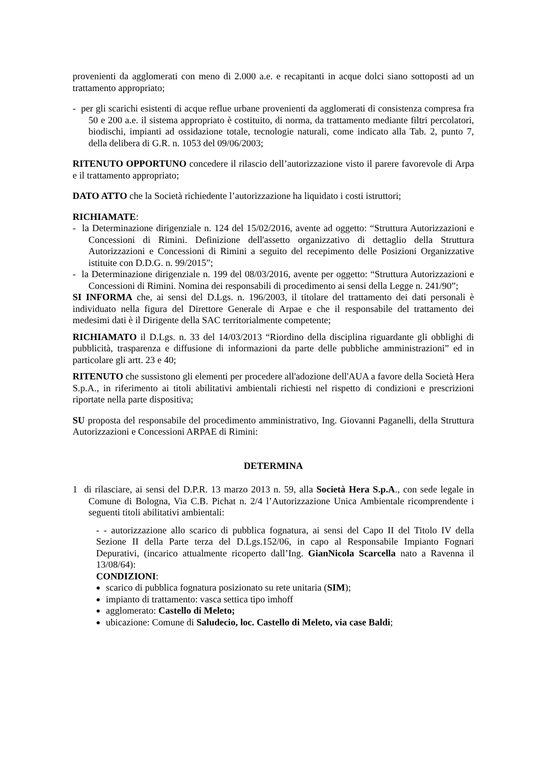provenienti da agglomerati con meno di 2.000 a.e. e recapitanti in acque dolci siano sottoposti ad un trattamento appropriato;
- per gli scarichi esistenti di acque reflue urbane provenienti da agglomerati di consistenza compresa fra 50 e 200 a.e. il sistema appropriato è costituito, di norma, da trattamento mediante filtri percolatori, biodischi, impianti ad ossidazione totale, tecnologie naturali, come indicato alla Tab. 2, punto 7, della delibera di G.R. n. 1053 del 09/06/2003;
RITENUTO OPPORTUNO concedere il rilascio dell’autorizzazione visto il parere favorevole di Arpa e il trattamento appropriato;
DATO ATTO che la Società richiedente l’autorizzazione ha liquidato i costi istruttori;
RICHIAMATE:
- la Determinazione dirigenziale n. 124 del 15/02/2016, avente ad oggetto: “Struttura Autorizzazioni e Concessioni di Rimini. Definizione dell'assetto organizzativo di dettaglio della Struttura Autorizzazioni e Concessioni di Rimini a seguito del recepimento delle Posizioni Organizzative istituite con D.D.G. n. 99/2015”;
- la Determinazione dirigenziale n. 199 del 08/03/2016, avente per oggetto: “Struttura Autorizzazioni e Concessioni di Rimini. Nomina dei responsabili di procedimento ai sensi della Legge n. 241/90”;
SI INFORMA che, ai sensi del D.Lgs. n. 196/2003, il titolare del trattamento dei dati personali è individuato nella figura del Direttore Generale di Arpae e che il responsabile del trattamento dei medesimi dati è il Dirigente della SAC territorialmente competente;
RICHIAMATO il D.Lgs. n. 33 del 14/03/2013 “Riordino della disciplina riguardante gli obblighi di pubblicità, trasparenza e diffusione di informazioni da parte delle pubbliche amministrazioni” ed in particolare gli artt. 23 e 40;
RITENUTO che sussistono gli elementi per procedere all'adozione dell'AUA a favore della Società Hera S.p.A., in riferimento ai titoli abilitativi ambientali richiesti nel rispetto di condizioni e prescrizioni riportate nella parte dispositiva;
SU proposta del responsabile del procedimento amministrativo, Ing. Giovanni Paganelli, della Struttura Autorizzazioni e Concessioni ARPAE di Rimini:
DETERMINA
1 di rilasciare, ai sensi del D.P.R. 13 marzo 2013 n. 59, alla Società Hera S.p.A., con sede legale in Comune di Bologna, Via C.B. Pichat n. 2/4 l’Autorizzazione Unica Ambientale ricomprendente i seguenti titoli abilitativi ambientali:
- - autorizzazione allo scarico di pubblica fognatura, ai sensi del Capo II del Titolo IV della Sezione II della Parte terza del D.Lgs.152/06, in capo al Responsabile Impianto Fognari Depurativi, (incarico attualmente ricoperto dall’Ing. GianNicola Scarcella nato a Ravenna il 13/08/64):
CONDIZIONI:
scarico di pubblica fognatura posizionato su rete unitaria (SIM);
impianto di trattamento: vasca settica tipo imhoff
agglomerato: Castello di Meleto;
ubicazione: Comune di Saludecio, loc. Castello di Meleto, via case Baldi;